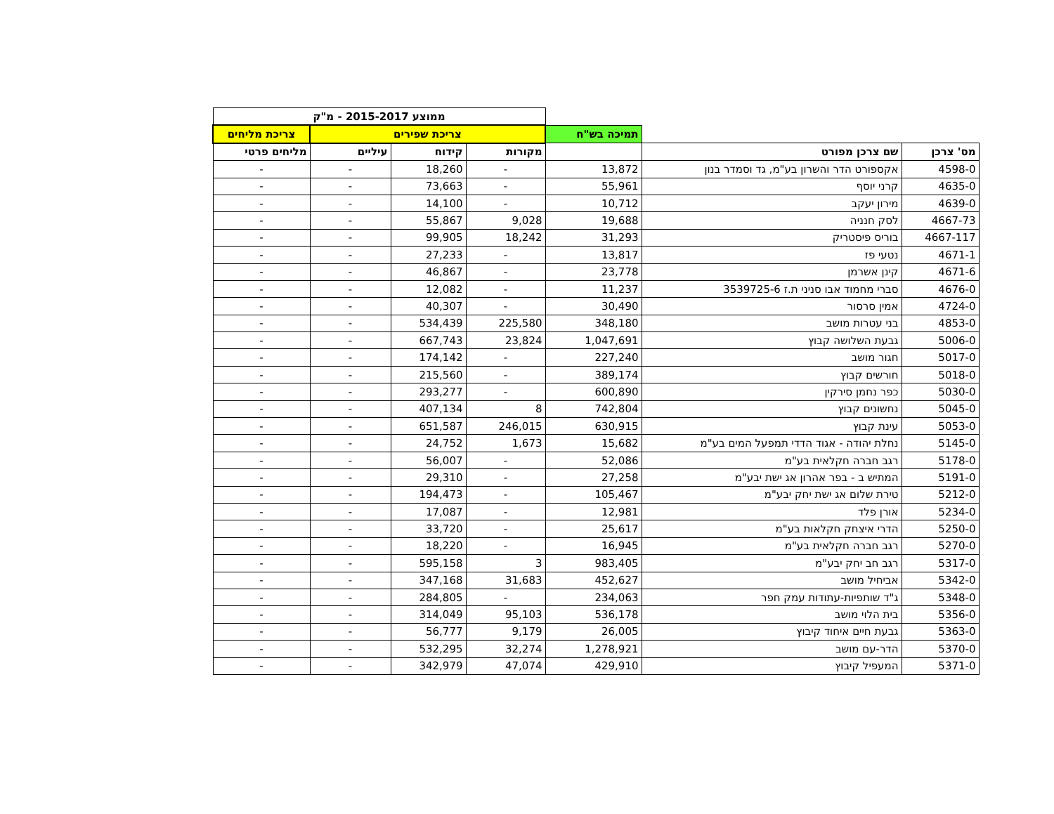| | | | ממוצע 2015-2017 - מ"ק | | | |
| | | תמיכה בש"ח | צריכת שפירים | | | צריכת מליחים |
| מס' צרכן | שם צרכן מפורט | | מקורות | קידוח | עיליים | מליחים פרטי |
| 4598-0 | אקספורט הדר והשרון בע"מ, גד וסמדר בנון | 13,872 | - | 18,260 | - | - |
| 4635-0 | קרני יוסף | 55,961 | - | 73,663 | - | - |
| 4639-0 | מירון יעקב | 10,712 | - | 14,100 | - | - |
| 4667-73 | לסק חנניה | 19,688 | 9,028 | 55,867 | - | - |
| 4667-117 | בוריס פיסטריק | 31,293 | 18,242 | 99,905 | - | - |
| 4671-1 | נטעי פז | 13,817 | - | 27,233 | - | - |
| 4671-6 | קינן אשרמן | 23,778 | - | 46,867 | - | - |
| 4676-0 | סברי מחמוד אבו סניני ת.ז 3539725-6 | 11,237 | - | 12,082 | - | - |
| 4724-0 | אמין סרסור | 30,490 | - | 40,307 | - | - |
| 4853-0 | בני עטרות מושב | 348,180 | 225,580 | 534,439 | - | - |
| 5006-0 | גבעת השלושה קבוץ | 1,047,691 | 23,824 | 667,743 | - | - |
| 5017-0 | חגור מושב | 227,240 | - | 174,142 | - | - |
| 5018-0 | חורשים קבוץ | 389,174 | - | 215,560 | - | - |
| 5030-0 | כפר נחמן סירקין | 600,890 | - | 293,277 | - | - |
| 5045-0 | נחשונים קבוץ | 742,804 | 8 | 407,134 | - | - |
| 5053-0 | עינת קבוץ | 630,915 | 246,015 | 651,587 | - | - |
| 5145-0 | נחלת יהודה - אגוד הדדי תמפעל המים בע"מ | 15,682 | 1,673 | 24,752 | - | - |
| 5178-0 | רגב חברה חקלאית בע"מ | 52,086 | - | 56,007 | - | - |
| 5191-0 | המתיש ב - בפר אהרון אג ישת יבע"מ | 27,258 | - | 29,310 | - | - |
| 5212-0 | טירת שלום אג ישת יחק יבע"מ | 105,467 | - | 194,473 | - | - |
| 5234-0 | אורן פלד | 12,981 | - | 17,087 | - | - |
| 5250-0 | הדרי איצחק חקלאות בע"מ | 25,617 | - | 33,720 | - | - |
| 5270-0 | רגב חברה חקלאית בע"מ | 16,945 | - | 18,220 | - | - |
| 5317-0 | רגב חב יחק יבע"מ | 983,405 | 3 | 595,158 | - | - |
| 5342-0 | אביחיל מושב | 452,627 | 31,683 | 347,168 | - | - |
| 5348-0 | ג"ד שותפיות-עתודות עמק חפר | 234,063 | - | 284,805 | - | - |
| 5356-0 | בית הלוי מושב | 536,178 | 95,103 | 314,049 | - | - |
| 5363-0 | גבעת חיים איחוד קיבוץ | 26,005 | 9,179 | 56,777 | - | - |
| 5370-0 | הדר-עם מושב | 1,278,921 | 32,274 | 532,295 | - | - |
| 5371-0 | המעפיל קיבוץ | 429,910 | 47,074 | 342,979 | - | - |